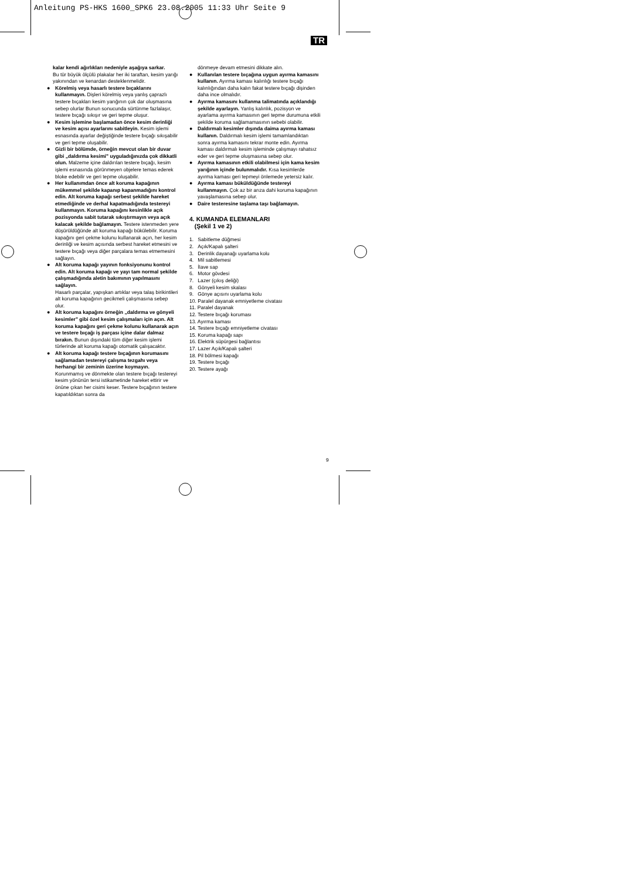Anleitung PS-HKS 1600_SPK6 23.08.2005 11:33 Uhr Seite 9
TR
kalar kendi ağırlıkları nedeniyle aşağıya sarkar.
Bu tür büyük ölçülü plakalar her iki taraftan, kesim yarığı yakınından ve kenardan desteklenmelidir.
● Körelmiş veya hasarlı testere bıçaklarını kullanmayın. Dişleri körelmiş veya yanlış çaprazlı testere bıçakları kesim yarığının çok dar oluşmasına sebep olurlar Bunun sonucunda sürtünme fazlalaşır, testere bıçağı sıkışır ve geri tepme oluşur.
● Kesim işlemine başlamadan önce kesim derinliği ve kesim açısı ayarlarını sabitleyin. Kesim işlemi esnasında ayarlar değiştiğinde testere bıçağı sıkışabilir ve geri tepme oluşabilir.
● Gizli bir bölümde, örneğin mevcut olan bir duvar gibi „daldırma kesimi" uyguladığınızda çok dikkatli olun. Malzeme içine daldırılan testere bıçağı, kesim işlemi esnasında görünmeyen objelere temas ederek bloke edebilir ve geri tepme oluşabilir.
● Her kullanımdan önce alt koruma kapağının mükemmel şekilde kapanıp kapanmadığını kontrol edin. Alt koruma kapağı serbest şekilde hareket etmediğinde ve derhal kapatmadığında testereyi kullanmayın. Koruma kapağını kesinlikle açık pozisyonda sabit tutarak sıkıştırmayın veya açık kalacak şekilde bağlamayın. Testere istenmeden yere düşürüldüğünde alt koruma kapağı bükülebilir. Koruma kapağını geri çekme kolunu kullanarak açın, her kesim derinliği ve kesim açısında serbest hareket etmesini ve testere bıçağı veya diğer parçalara temas etmemesini sağlayın.
● Alt koruma kapağı yayının fonksiyonunu kontrol edin. Alt koruma kapağı ve yayı tam normal şekilde çalışmadığında aletin bakımının yapılmasını sağlayın.
Hasarlı parçalar, yapışkan artıklar veya talaş birikintileri alt koruma kapağının gecikmeli çalışmasına sebep olur.
● Alt koruma kapağını örneğin „daldırma ve gönyeli kesimler" gibi özel kesim çalışmaları için açın. Alt koruma kapağını geri çekme kolunu kullanarak açın ve testere bıçağı iş parçası içine dalar dalmaz bırakın. Bunun dışındaki tüm diğer kesim işlemi türlerinde alt koruma kapağı otomatik çalışacaktır.
● Alt koruma kapağı testere bıçağının korumasını sağlamadan testereyi çalışma tezgahı veya herhangi bir zeminin üzerine koymayın. Korunmamış ve dönmekte olan testere bıçağı testereyi kesim yönünün tersi istikametinde hareket ettirir ve önüne çıkan her cisimi keser. Testere bıçağının testere kapatıldıktan sonra da
dönmeye devam etmesini dikkate alın.
● Kullanılan testere bıçağına uygun ayırma kamasını kullanın. Ayırma kaması kalınlığı testere bıçağı kalınlığından daha kalın fakat testere bıçağı dişinden daha ince olmalıdır.
● Ayırma kamasını kullanma talimatında açıklandığı şekilde ayarlayın. Yanlış kalınlık, pozisyon ve ayarlama ayırma kamasının geri tepme durumuna etkili şekilde koruma sağlamamasının sebebi olabilir.
● Daldırmalı kesimler dışında daima ayırma kaması kullanın. Daldırmalı kesim işlemi tamamlandıktan sonra ayırma kamasını tekrar monte edin. Ayırma kaması daldırmalı kesim işleminde çalışmayı rahatsız eder ve geri tepme oluşmasına sebep olur.
● Ayırma kamasının etkili olabilmesi için kama kesim yarığının içinde bulunmalıdır. Kısa kesimlerde ayırma kaması geri tepmeyi önlemede yetersiz kalır.
● Ayırma kaması büküldüğünde testereyi kullanmayın. Çok az bir arıza dahi koruma kapağının yavaşlamasına sebep olur.
● Daire testeresine taşlama taşı bağlamayın.
4. KUMANDA ELEMANLARI
(Şekil 1 ve 2)
1. Sabitleme düğmesi
2. Açık/Kapalı şalteri
3. Derinlik dayanağı uyarlama kolu
4. Mil sabitlemesi
5. İlave sap
6. Motor gövdesi
7. Lazer (çıkış deliği)
8. Gönyeli kesim skalası
9. Gönye açısını uyarlama kolu
10. Paralel dayanak emniyetleme civatası
11. Paralel dayanak
12. Testere bıçağı koruması
13. Ayırma kaması
14. Testere bıçağı emniyetleme civatası
15. Koruma kapağı sapı
16. Elektrik süpürgesi bağlantısı
17. Lazer Açık/Kapalı şalteri
18. Pil bölmesi kapağı
19. Testere bıçağı
20. Testere ayağı
9